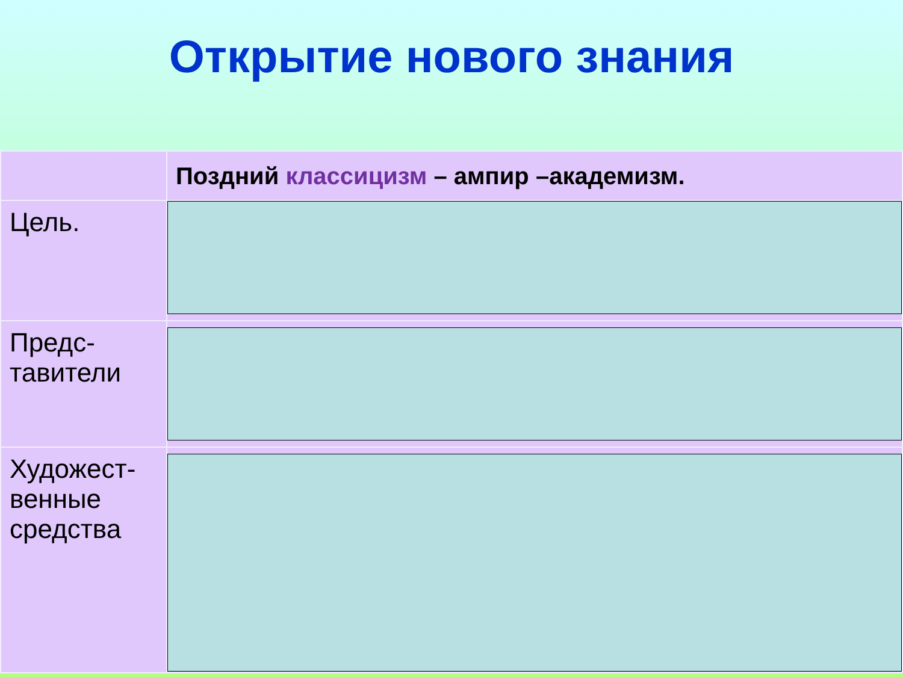Открытие нового знания
| | Поздний классицизм – ампир –академизм. |
| --- | --- |
| Цель. | |
| Предс- тавители | |
| Художест- венные средства | |